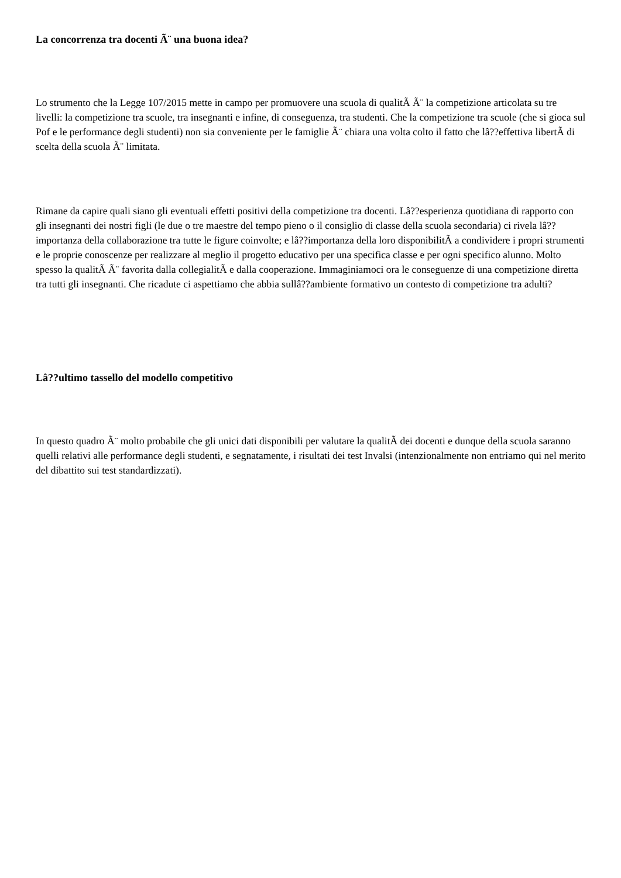La concorrenza tra docenti Ã¨ una buona idea?
Lo strumento che la Legge 107/2015 mette in campo per promuovere una scuola di qualitÃ Ã¨ la competizione articolata su tre livelli: la competizione tra scuole, tra insegnanti e infine, di conseguenza, tra studenti. Che la competizione tra scuole (che si gioca sul Pof e le performance degli studenti) non sia conveniente per le famiglie Ã¨ chiara una volta colto il fatto che lâ??effettiva libertÃ di scelta della scuola Ã¨ limitata.
Rimane da capire quali siano gli eventuali effetti positivi della competizione tra docenti. Lâ??esperienza quotidiana di rapporto con gli insegnanti dei nostri figli (le due o tre maestre del tempo pieno o il consiglio di classe della scuola secondaria) ci rivela lâ??importanza della collaborazione tra tutte le figure coinvolte; e lâ??importanza della loro disponibilitÃ a condividere i propri strumenti e le proprie conoscenze per realizzare al meglio il progetto educativo per una specifica classe e per ogni specifico alunno. Molto spesso la qualitÃ Ã¨ favorita dalla collegialitÃ e dalla cooperazione. Immaginiamoci ora le conseguenze di una competizione diretta tra tutti gli insegnanti. Che ricadute ci aspettiamo che abbia sullâ??ambiente formativo un contesto di competizione tra adulti?
Lâ??ultimo tassello del modello competitivo
In questo quadro Ã¨ molto probabile che gli unici dati disponibili per valutare la qualitÃ dei docenti e dunque della scuola saranno quelli relativi alle performance degli studenti, e segnatamente, i risultati dei test Invalsi (intenzionalmente non entriamo qui nel merito del dibattito sui test standardizzati).